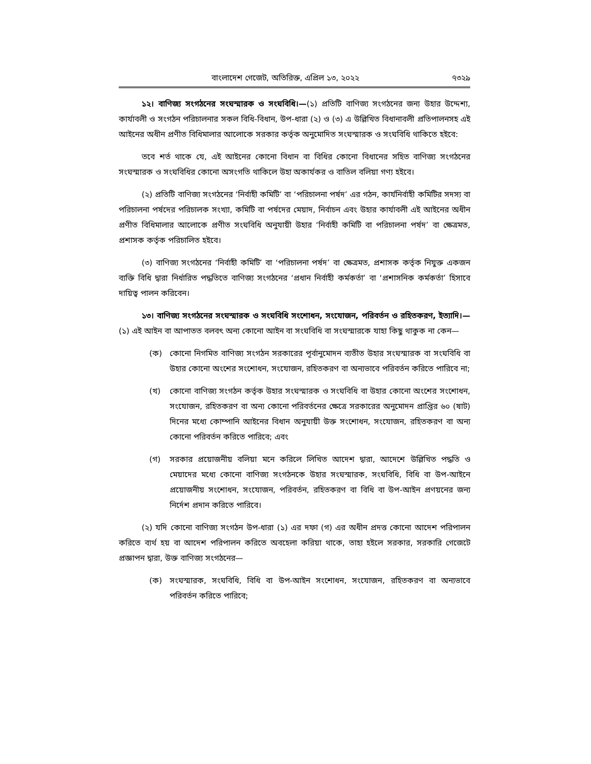বাংলাদেশ গেজেট, অতিরিক্ত, এপ্রিল ১৩, ২০২২ ৭৩২৯
১২। বাণিজ্য সংগঠনের সংঘস্মারক ও সংঘবিধি।—(১) প্রতিটি বাণিজ্য সংগঠনের জন্য উহার উদ্দেশ্য, কার্যাবলী ও সংগঠন পরিচালনার সকল বিধি-বিধান, উপ-ধারা (২) ও (৩) এ উল্লিখিত বিধানাবলী প্রতিপালনসহ এই আইনের অধীন প্রণীত বিধিমালার আলোকে সরকার কর্তৃক অনুমোদিত সংঘস্মারক ও সংঘবিধি থাকিতে হইবে:
তবে শর্ত থাকে যে, এই আইনের কোনো বিধান বা বিধির কোনো বিধানের সহিত বাণিজ্য সংগঠনের সংঘস্মারক ও সংঘবিধির কোনো অসংগতি থাকিলে উহা অকার্যকর ও বাতিল বলিয়া গণ্য হইবে।
(২) প্রতিটি বাণিজ্য সংগঠনের ‘নির্বাহী কমিটি’ বা ‘পরিচালনা পর্ষদ’ এর গঠন, কার্যনির্বাহী কমিটির সদস্য বা পরিচালনা পর্ষদের পরিচালক সংখ্যা, কমিটি বা পর্ষদের মেয়াদ, নির্বাচন এবং উহার কার্যাবলী এই আইনের অধীন প্রণীত বিধিমালার আলোকে প্রণীত সংঘবিধি অনুযায়ী উহার ‘নির্বাহী কমিটি বা পরিচালনা পর্ষদ’ বা ক্ষেত্রমত, প্রশাসক কর্তৃক পরিচালিত হইবে।
(৩) বাণিজ্য সংগঠনের ‘নির্বাহী কমিটি’ বা ‘পরিচালনা পর্ষদ’ বা ক্ষেত্রমত, প্রশাসক কর্তৃক নিযুক্ত একজন ব্যক্তি বিধি দ্বারা নির্ধারিত পদ্ধতিতে বাণিজ্য সংগঠনের ‘প্রধান নির্বাহী কর্মকর্তা’ বা ‘প্রশাসনিক কর্মকর্তা’ হিসাবে দায়িত্ব পালন করিবেন।
১৩। বাণিজ্য সংগঠনের সংঘস্মারক ও সংঘবিধি সংশোধন, সংযোজন, পরিবর্তন ও রহিতকরণ, ইত্যাদি।—(১) এই আইন বা আপাতত বলবৎ অন্য কোনো আইন বা সংঘবিধি বা সংঘস্মারকে যাহা কিছু থাকুক না কেন—
(ক) কোনো নিগমিত বাণিজ্য সংগঠন সরকারের পূর্বানুমোদন ব্যতীত উহার সংঘস্মারক বা সংঘবিধি বা উহার কোনো অংশের সংশোধন, সংযোজন, রহিতকরণ বা অন্যভাবে পরিবর্তন করিতে পারিবে না;
(খ) কোনো বাণিজ্য সংগঠন কর্তৃক উহার সংঘস্মারক ও সংঘবিধি বা উহার কোনো অংশের সংশোধন, সংযোজন, রহিতকরণ বা অন্য কোনো পরিবর্তনের ক্ষেত্রে সরকারের অনুমোদন প্রাপ্তির ৬০ (ষাট) দিনের মধ্যে কোম্পানি আইনের বিধান অনুযায়ী উক্ত সংশোধন, সংযোজন, রহিতকরণ বা অন্য কোনো পরিবর্তন করিতে পারিবে; এবং
(গ) সরকার প্রয়োজনীয় বলিয়া মনে করিলে লিখিত আদেশ দ্বারা, আদেশে উল্লিখিত পদ্ধতি ও মেয়াদের মধ্যে কোনো বাণিজ্য সংগঠনকে উহার সংঘস্মারক, সংঘবিধি, বিধি বা উপ-আইনে প্রয়োজনীয় সংশোধন, সংযোজন, পরিবর্তন, রহিতকরণ বা বিধি বা উপ-আইন প্রণয়নের জন্য নির্দেশ প্রদান করিতে পারিবে।
(২) যদি কোনো বাণিজ্য সংগঠন উপ-ধারা (১) এর দফা (গ) এর অধীন প্রদত্ত কোনো আদেশ পরিপালন করিতে ব্যর্থ হয় বা আদেশ পরিপালন করিতে অবহেলা করিয়া থাকে, তাহা হইলে সরকার, সরকারি গেজেটে প্রজ্ঞাপন দ্বারা, উক্ত বাণিজ্য সংগঠনের—
(ক) সংঘস্মারক, সংঘবিধি, বিধি বা উপ-আইন সংশোধন, সংযোজন, রহিতকরণ বা অন্যভাবে পরিবর্তন করিতে পারিবে;